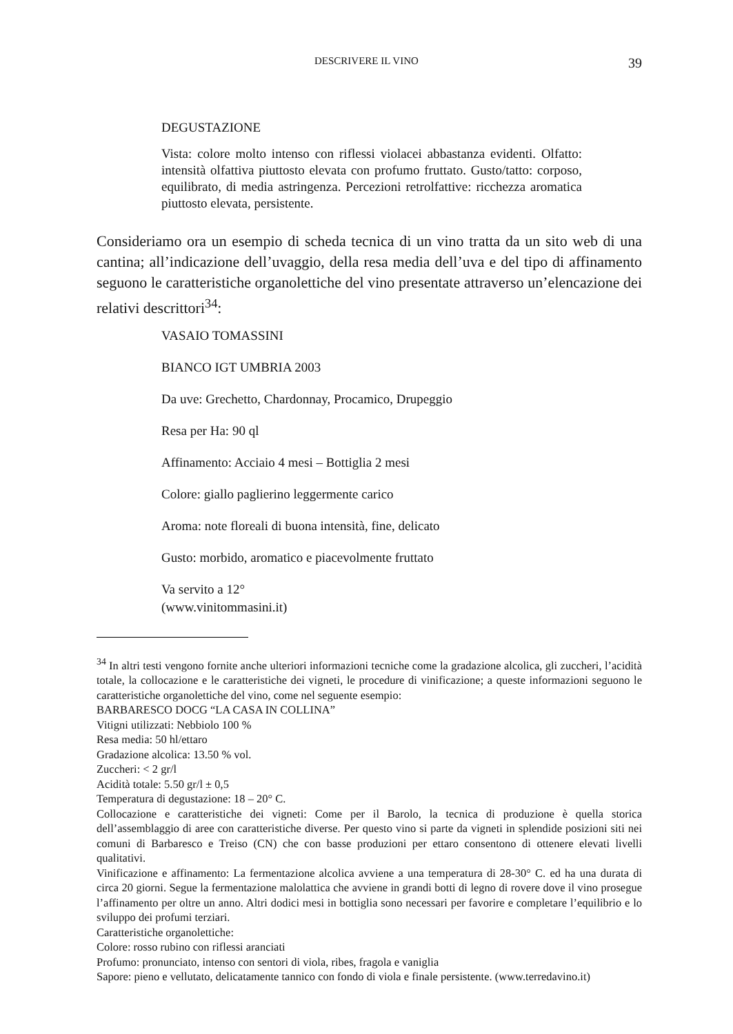DESCRIVERE IL VINO 39
DEGUSTAZIONE
Vista: colore molto intenso con riflessi violacei abbastanza evidenti. Olfatto: intensità olfattiva piuttosto elevata con profumo fruttato. Gusto/tatto: corposo, equilibrato, di media astringenza. Percezioni retrolfattive: ricchezza aromatica piuttosto elevata, persistente.
Consideriamo ora un esempio di scheda tecnica di un vino tratta da un sito web di una cantina; all’indicazione dell’uvaggio, della resa media dell’uva e del tipo di affinamento seguono le caratteristiche organolettiche del vino presentate attraverso un’elencazione dei relativi descrittori<sup>34</sup>:
VASAIO TOMASSINI
BIANCO IGT UMBRIA 2003
Da uve: Grechetto, Chardonnay, Procamico, Drupeggio
Resa per Ha: 90 ql
Affinamento: Acciaio 4 mesi – Bottiglia 2 mesi
Colore: giallo paglierino leggermente carico
Aroma: note floreali di buona intensità, fine, delicato
Gusto: morbido, aromatico e piacevolmente fruttato
Va servito a 12°
(www.vinitommasini.it)
<sup>34</sup> In altri testi vengono fornite anche ulteriori informazioni tecniche come la gradazione alcolica, gli zuccheri, l’acidità totale, la collocazione e le caratteristiche dei vigneti, le procedure di vinificazione; a queste informazioni seguono le caratteristiche organolettiche del vino, come nel seguente esempio:
BARBARESCO DOCG “LA CASA IN COLLINA”
Vitigni utilizzati: Nebbiolo 100 %
Resa media: 50 hl/ettaro
Gradazione alcolica: 13.50 % vol.
Zuccheri: < 2 gr/l
Acidità totale: 5.50 gr/l ± 0,5
Temperatura di degustazione: 18 – 20° C.
Collocazione e caratteristiche dei vigneti: Come per il Barolo, la tecnica di produzione è quella storica dell’assemblaggio di aree con caratteristiche diverse. Per questo vino si parte da vigneti in splendide posizioni siti nei comuni di Barbaresco e Treiso (CN) che con basse produzioni per ettaro consentono di ottenere elevati livelli qualitativi.
Vinificazione e affinamento: La fermentazione alcolica avviene a una temperatura di 28-30° C. ed ha una durata di circa 20 giorni. Segue la fermentazione malolattica che avviene in grandi botti di legno di rovere dove il vino prosegue l’affinamento per oltre un anno. Altri dodici mesi in bottiglia sono necessari per favorire e completare l’equilibrio e lo sviluppo dei profumi terziari.
Caratteristiche organolettiche:
Colore: rosso rubino con riflessi aranciati
Profumo: pronunciato, intenso con sentori di viola, ribes, fragola e vaniglia
Sapore: pieno e vellutato, delicatamente tannico con fondo di viola e finale persistente. (www.terredavino.it)